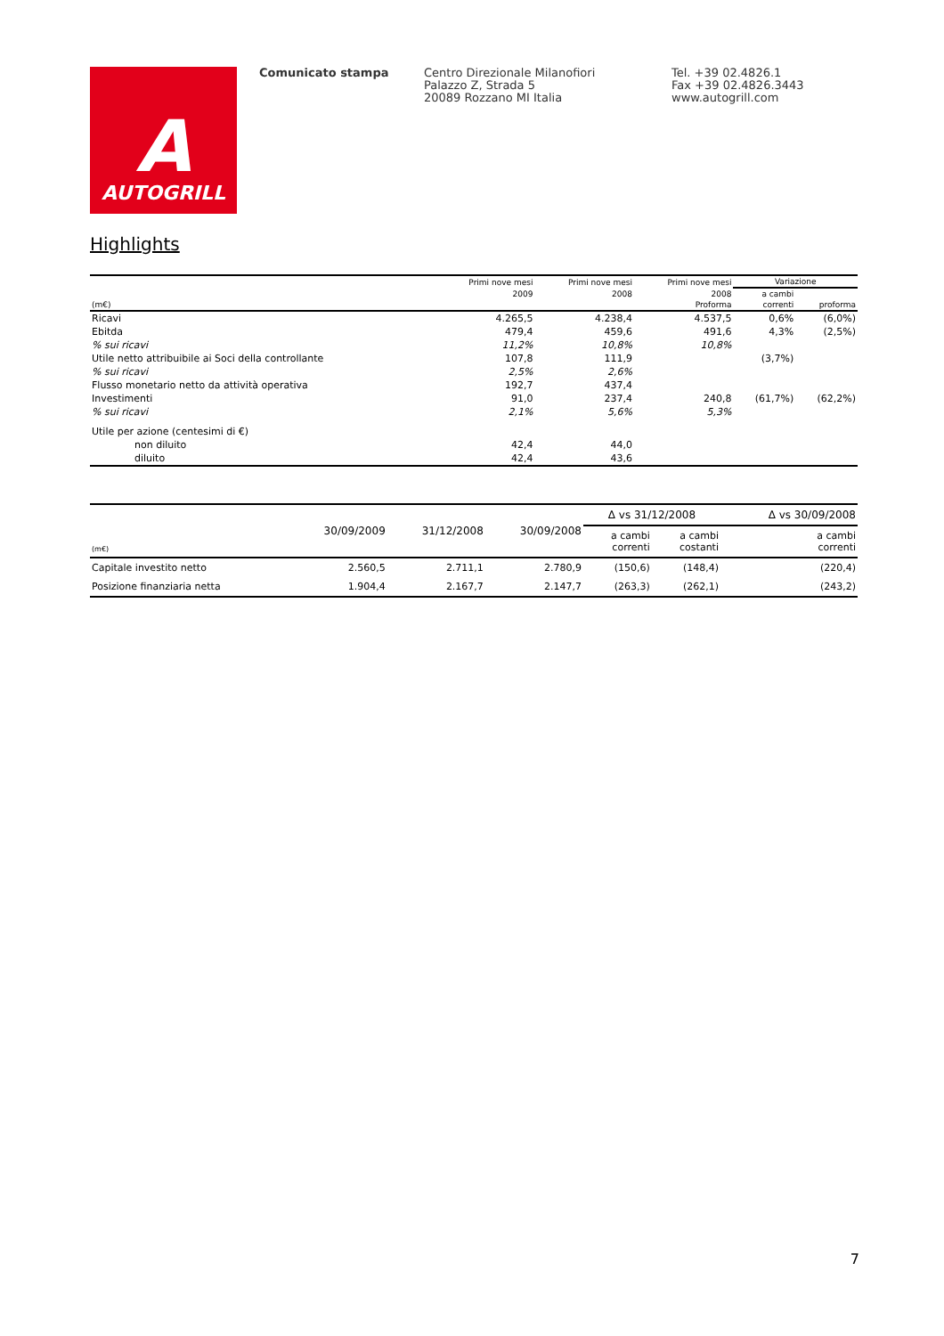A
AUTOGRILL
Comunicato stampa Centro Direzionale Milanofiori
Palazzo Z, Strada 5
20089 Rozzano MI Italia
Tel. +39 02.4826.1
Fax +39 02.4826.3443
www.autogrill.com
Highlights
| | Primi nove mesi | Primi nove mesi | Primi nove mesi | Variazione | |
| --- | --- | --- | --- | --- | --- |
| | 2009 | 2008 | 2008 | a cambi | |
| (m€) | | | Proforma | correnti | proforma |
| Ricavi | 4.265,5 | 4.238,4 | 4.537,5 | 0,6% | (6,0%) |
| Ebitda | 479,4 | 459,6 | 491,6 | 4,3% | (2,5%) |
| % sui ricavi | 11,2% | 10,8% | 10,8% | | |
| Utile netto attribuibile ai Soci della controllante | 107,8 | 111,9 | | (3,7%) | |
| % sui ricavi | 2,5% | 2,6% | | | |
| Flusso monetario netto da attività operativa | 192,7 | 437,4 | | | |
| Investimenti | 91,0 | 237,4 | 240,8 | (61,7%) | (62,2%) |
| % sui ricavi | 2,1% | 5,6% | 5,3% | | |
| Utile per azione (centesimi di €) | | | | | |
| non diluito | 42,4 | 44,0 | | | |
| diluito | 42,4 | 43,6 | | | |
| (m€) | 30/09/2009 | 31/12/2008 | 30/09/2008 | Δ vs 31/12/2008 | | Δ vs 30/09/2008 |
| --- | --- | --- | --- | --- | --- | --- |
| | | | | a cambi correnti | a cambi costanti | a cambi correnti |
| Capitale investito netto | 2.560,5 | 2.711,1 | 2.780,9 | (150,6) | (148,4) | (220,4) |
| Posizione finanziaria netta | 1.904,4 | 2.167,7 | 2.147,7 | (263,3) | (262,1) | (243,2) |
7